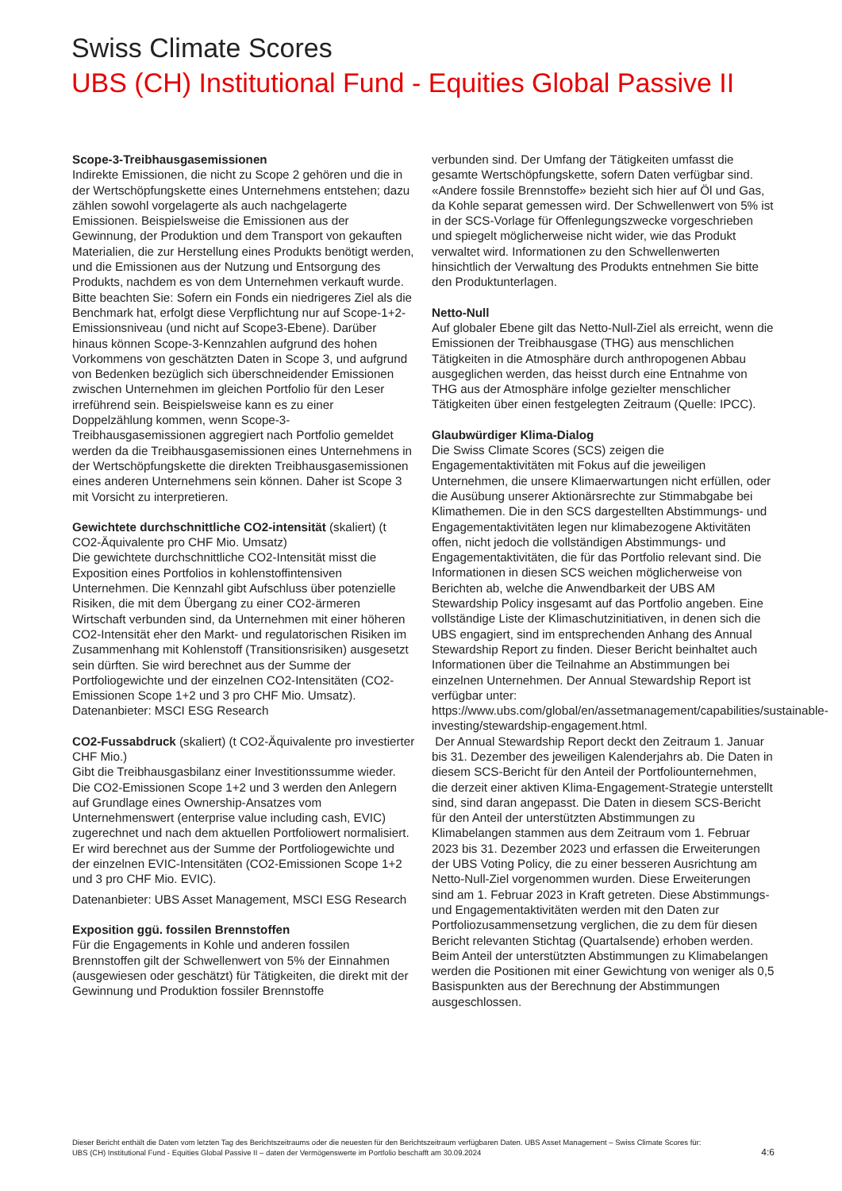Swiss Climate Scores
UBS (CH) Institutional Fund - Equities Global Passive II
Scope-3-Treibhausgasemissionen
Indirekte Emissionen, die nicht zu Scope 2 gehören und die in der Wertschöpfungskette eines Unternehmens entstehen; dazu zählen sowohl vorgelagerte als auch nachgelagerte Emissionen. Beispielsweise die Emissionen aus der Gewinnung, der Produktion und dem Transport von gekauften Materialien, die zur Herstellung eines Produkts benötigt werden, und die Emissionen aus der Nutzung und Entsorgung des Produkts, nachdem es von dem Unternehmen verkauft wurde. Bitte beachten Sie: Sofern ein Fonds ein niedrigeres Ziel als die Benchmark hat, erfolgt diese Verpflichtung nur auf Scope-1+2-Emissionsniveau (und nicht auf Scope3-Ebene). Darüber hinaus können Scope-3-Kennzahlen aufgrund des hohen Vorkommens von geschätzten Daten in Scope 3, und aufgrund von Bedenken bezüglich sich überschneidender Emissionen zwischen Unternehmen im gleichen Portfolio für den Leser irreführend sein. Beispielsweise kann es zu einer Doppelzählung kommen, wenn Scope-3-Treibhausgasemissionen aggregiert nach Portfolio gemeldet werden da die Treibhausgasemissionen eines Unternehmens in der Wertschöpfungskette die direkten Treibhausgasemissionen eines anderen Unternehmens sein können. Daher ist Scope 3 mit Vorsicht zu interpretieren.
Gewichtete durchschnittliche CO2-intensität (skaliert) (t CO2-Äquivalente pro CHF Mio. Umsatz)
Die gewichtete durchschnittliche CO2-Intensität misst die Exposition eines Portfolios in kohlenstoffintensiven Unternehmen. Die Kennzahl gibt Aufschluss über potenzielle Risiken, die mit dem Übergang zu einer CO2-ärmeren Wirtschaft verbunden sind, da Unternehmen mit einer höheren CO2-Intensität eher den Markt- und regulatorischen Risiken im Zusammenhang mit Kohlenstoff (Transitionsrisiken) ausgesetzt sein dürften. Sie wird berechnet aus der Summe der Portfoliogewichte und der einzelnen CO2-Intensitäten (CO2-Emissionen Scope 1+2 und 3 pro CHF Mio. Umsatz). Datenanbieter: MSCI ESG Research
CO2-Fussabdruck (skaliert) (t CO2-Äquivalente pro investierter CHF Mio.)
Gibt die Treibhausgasbilanz einer Investitionssumme wieder. Die CO2-Emissionen Scope 1+2 und 3 werden den Anlegern auf Grundlage eines Ownership-Ansatzes vom Unternehmenswert (enterprise value including cash, EVIC) zugerechnet und nach dem aktuellen Portfoliowert normalisiert. Er wird berechnet aus der Summe der Portfoliogewichte und der einzelnen EVIC-Intensitäten (CO2-Emissionen Scope 1+2 und 3 pro CHF Mio. EVIC).
Datenanbieter: UBS Asset Management, MSCI ESG Research
Exposition ggü. fossilen Brennstoffen
Für die Engagements in Kohle und anderen fossilen Brennstoffen gilt der Schwellenwert von 5% der Einnahmen (ausgewiesen oder geschätzt) für Tätigkeiten, die direkt mit der Gewinnung und Produktion fossiler Brennstoffe
verbunden sind. Der Umfang der Tätigkeiten umfasst die gesamte Wertschöpfungskette, sofern Daten verfügbar sind. «Andere fossile Brennstoffe» bezieht sich hier auf Öl und Gas, da Kohle separat gemessen wird. Der Schwellenwert von 5% ist in der SCS-Vorlage für Offenlegungszwecke vorgeschrieben und spiegelt möglicherweise nicht wider, wie das Produkt verwaltet wird. Informationen zu den Schwellenwerten hinsichtlich der Verwaltung des Produkts entnehmen Sie bitte den Produktunterlagen.
Netto-Null
Auf globaler Ebene gilt das Netto-Null-Ziel als erreicht, wenn die Emissionen der Treibhausgase (THG) aus menschlichen Tätigkeiten in die Atmosphäre durch anthropogenen Abbau ausgeglichen werden, das heisst durch eine Entnahme von THG aus der Atmosphäre infolge gezielter menschlicher Tätigkeiten über einen festgelegten Zeitraum (Quelle: IPCC).
Glaubwürdiger Klima-Dialog
Die Swiss Climate Scores (SCS) zeigen die Engagementaktivitäten mit Fokus auf die jeweiligen Unternehmen, die unsere Klimaerwartungen nicht erfüllen, oder die Ausübung unserer Aktionärsrechte zur Stimmabgabe bei Klimathemen. Die in den SCS dargestellten Abstimmungs- und Engagementaktivitäten legen nur klimabezogene Aktivitäten offen, nicht jedoch die vollständigen Abstimmungs- und Engagementaktivitäten, die für das Portfolio relevant sind. Die Informationen in diesen SCS weichen möglicherweise von Berichten ab, welche die Anwendbarkeit der UBS AM Stewardship Policy insgesamt auf das Portfolio angeben. Eine vollständige Liste der Klimaschutzinitiativen, in denen sich die UBS engagiert, sind im entsprechenden Anhang des Annual Stewardship Report zu finden. Dieser Bericht beinhaltet auch Informationen über die Teilnahme an Abstimmungen bei einzelnen Unternehmen. Der Annual Stewardship Report ist verfügbar unter: https://www.ubs.com/global/en/assetmanagement/capabilities/sustainable-investing/stewardship-engagement.html.
Der Annual Stewardship Report deckt den Zeitraum 1. Januar bis 31. Dezember des jeweiligen Kalenderjahrs ab. Die Daten in diesem SCS-Bericht für den Anteil der Portfoliounternehmen, die derzeit einer aktiven Klima-Engagement-Strategie unterstellt sind, sind daran angepasst. Die Daten in diesem SCS-Bericht für den Anteil der unterstützten Abstimmungen zu Klimabelangen stammen aus dem Zeitraum vom 1. Februar 2023 bis 31. Dezember 2023 und erfassen die Erweiterungen der UBS Voting Policy, die zu einer besseren Ausrichtung am Netto-Null-Ziel vorgenommen wurden. Diese Erweiterungen sind am 1. Februar 2023 in Kraft getreten. Diese Abstimmungs- und Engagementaktivitäten werden mit den Daten zur Portfoliozusammensetzung verglichen, die zu dem für diesen Bericht relevanten Stichtag (Quartalsende) erhoben werden. Beim Anteil der unterstützten Abstimmungen zu Klimabelangen werden die Positionen mit einer Gewichtung von weniger als 0,5 Basispunkten aus der Berechnung der Abstimmungen ausgeschlossen.
Dieser Bericht enthält die Daten vom letzten Tag des Berichtszeitraums oder die neuesten für den Berichtszeitraum verfügbaren Daten. UBS Asset Management – Swiss Climate Scores für: UBS (CH) Institutional Fund - Equities Global Passive II – daten der Vermögenswerte im Portfolio beschafft am 30.09.2024
4:6